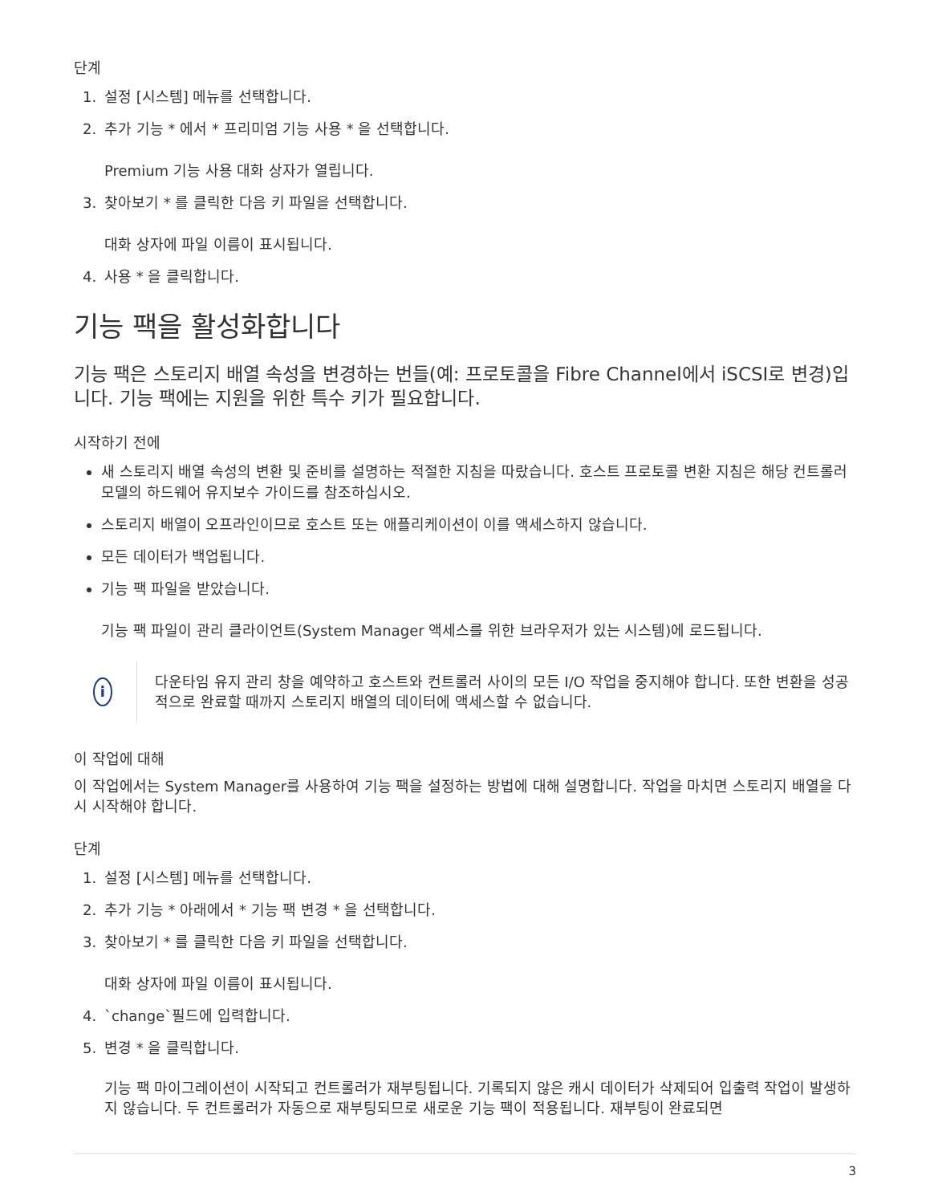단계
1. 설정 [시스템] 메뉴를 선택합니다.
2. 추가 기능 * 에서 * 프리미엄 기능 사용 * 을 선택합니다.
Premium 기능 사용 대화 상자가 열립니다.
3. 찾아보기 * 를 클릭한 다음 키 파일을 선택합니다.
대화 상자에 파일 이름이 표시됩니다.
4. 사용 * 을 클릭합니다.
기능 팩을 활성화합니다
기능 팩은 스토리지 배열 속성을 변경하는 번들(예: 프로토콜을 Fibre Channel에서 iSCSI로 변경)입니다. 기능 팩에는 지원을 위한 특수 키가 필요합니다.
시작하기 전에
새 스토리지 배열 속성의 변환 및 준비를 설명하는 적절한 지침을 따랐습니다. 호스트 프로토콜 변환 지침은 해당 컨트롤러 모델의 하드웨어 유지보수 가이드를 참조하십시오.
스토리지 배열이 오프라인이므로 호스트 또는 애플리케이션이 이를 액세스하지 않습니다.
모든 데이터가 백업됩니다.
기능 팩 파일을 받았습니다.
기능 팩 파일이 관리 클라이언트(System Manager 액세스를 위한 브라우저가 있는 시스템)에 로드됩니다.
i
다운타임 유지 관리 창을 예약하고 호스트와 컨트롤러 사이의 모든 I/O 작업을 중지해야 합니다. 또한 변환을 성공적으로 완료할 때까지 스토리지 배열의 데이터에 액세스할 수 없습니다.
이 작업에 대해
이 작업에서는 System Manager를 사용하여 기능 팩을 설정하는 방법에 대해 설명합니다. 작업을 마치면 스토리지 배열을 다시 시작해야 합니다.
단계
1. 설정 [시스템] 메뉴를 선택합니다.
2. 추가 기능 * 아래에서 * 기능 팩 변경 * 을 선택합니다.
3. 찾아보기 * 를 클릭한 다음 키 파일을 선택합니다.
대화 상자에 파일 이름이 표시됩니다.
4. `change`필드에 입력합니다.
5. 변경 * 을 클릭합니다.
기능 팩 마이그레이션이 시작되고 컨트롤러가 재부팅됩니다. 기록되지 않은 캐시 데이터가 삭제되어 입출력 작업이 발생하지 않습니다. 두 컨트롤러가 자동으로 재부팅되므로 새로운 기능 팩이 적용됩니다. 재부팅이 완료되면
3